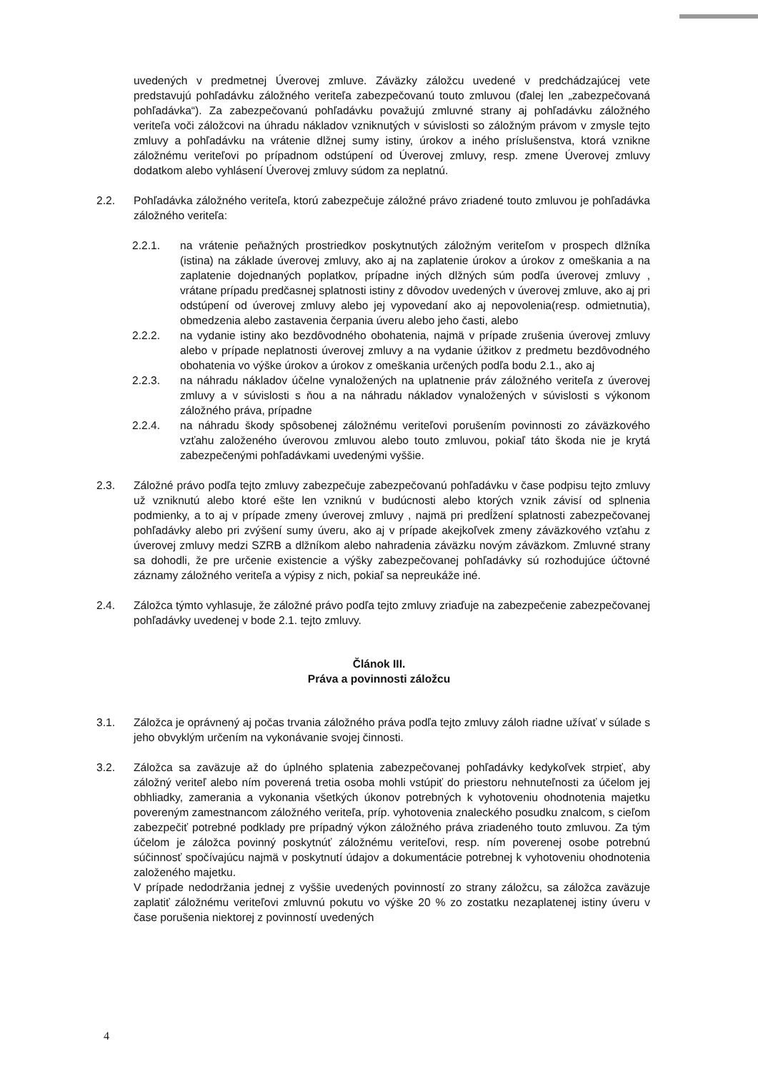uvedených v predmetnej Úverovej zmluve. Záväzky záložcu uvedené v predchádzajúcej vete predstavujú pohľadávku záložného veriteľa zabezpečovanú touto zmluvou (ďalej len „zabezpečovaná pohľadávka“). Za zabezpečovanú pohľadávku považujú zmluvné strany aj pohľadávku záložného veriteľa voči záložcovi na úhradu nákladov vzniknutých v súvislosti so záložným právom v zmysle tejto zmluvy a pohľadávku na vrátenie dlžnej sumy istiny, úrokov a iného príslušenstva, ktorá vznikne záložnému veriteľovi po prípadnom odstúpení od Úverovej zmluvy, resp. zmene Úverovej zmluvy dodatkom alebo vyhlásení Úverovej zmluvy súdom za neplatnú.
2.2. Pohľadávka záložného veriteľa, ktorú zabezpečuje záložné právo zriadené touto zmluvou je pohľadávka záložného veriteľa:
2.2.1. na vrátenie peňažných prostriedkov poskytnutých záložným veriteľom v prospech dlžníka (istina) na základe úverovej zmluvy, ako aj na zaplatenie úrokov a úrokov z omeškania a na zaplatenie dojednaných poplatkov, prípadne iných dlžných súm podľa úverovej zmluvy , vrátane prípadu predčasnej splatnosti istiny z dôvodov uvedených v úverovej zmluve, ako aj pri odstúpení od úverovej zmluvy alebo jej vypovedaní ako aj nepovolenia(resp. odmietnutia), obmedzenia alebo zastavenia čerpania úveru alebo jeho časti, alebo
2.2.2. na vydanie istiny ako bezdôvodného obohatenia, najmä v prípade zrušenia úverovej zmluvy alebo v prípade neplatnosti úverovej zmluvy a na vydanie úžitkov z predmetu bezdôvodného obohatenia vo výške úrokov a úrokov z omeškania určených podľa bodu 2.1., ako aj
2.2.3. na náhradu nákladov účelne vynaložených na uplatnenie práv záložného veriteľa z úverovej zmluvy a v súvislosti s ňou a na náhradu nákladov vynaložených v súvislosti s výkonom záložného práva, prípadne
2.2.4. na náhradu škody spôsobenej záložnému veriteľovi porušením povinnosti zo záväzkového vzťahu založeného úverovou zmluvou alebo touto zmluvou, pokiaľ táto škoda nie je krytá zabezpečenými pohľadávkami uvedenými vyššie.
2.3. Záložné právo podľa tejto zmluvy zabezpečuje zabezpečovanú pohľadávku v čase podpisu tejto zmluvy už vzniknutú alebo ktoré ešte len vzniknú v budúcnosti alebo ktorých vznik závisí od splnenia podmienky, a to aj v prípade zmeny úverovej zmluvy , najmä pri predĺžení splatnosti zabezpečovanej pohľadávky alebo pri zvýšení sumy úveru, ako aj v prípade akejkoľvek zmeny záväzkového vzťahu z úverovej zmluvy medzi SZRB a dlžníkom alebo nahradenia záväzku novým záväzkom. Zmluvné strany sa dohodli, že pre určenie existencie a výšky zabezpečovanej pohľadávky sú rozhodujúce účtovné záznamy záložného veriteľa a výpisy z nich, pokiaľ sa nepreukáže iné.
2.4. Záložca týmto vyhlasuje, že záložné právo podľa tejto zmluvy zriaďuje na zabezpečenie zabezpečovanej pohľadávky uvedenej v bode 2.1. tejto zmluvy.
Článok III.
Práva a povinnosti záložcu
3.1. Záložca je oprávnený aj počas trvania záložného práva podľa tejto zmluvy záloh riadne užívať v súlade s jeho obvyklým určením na vykonávanie svojej činnosti.
3.2. Záložca sa zaväzuje až do úplného splatenia zabezpečovanej pohľadávky kedykoľvek strpieť, aby záložný veriteľ alebo ním poverená tretia osoba mohli vstúpiť do priestoru nehnuteľnosti za účelom jej obhliadky, zamerania a vykonania všetkých úkonov potrebných k vyhotoveniu ohodnotenia majetku povereným zamestnancom záložného veriteľa, príp. vyhotovenia znaleckého posudku znalcom, s cieľom zabezpečiť potrebné podklady pre prípadný výkon záložného práva zriadeného touto zmluvou. Za tým účelom je záložca povinný poskytnúť záložnému veriteľovi, resp. ním poverenej osobe potrebnú súčinnosť spočívajúcu najmä v poskytnutí údajov a dokumentácie potrebnej k vyhotoveniu ohodnotenia založeného majetku.
V prípade nedodržania jednej z vyššie uvedených povinností zo strany záložcu, sa záložca zaväzuje zaplatiť záložnému veriteľovi zmluvnú pokutu vo výške 20 % zo zostatku nezaplatenej istiny úveru v čase porušenia niektorej z povinností uvedených
4